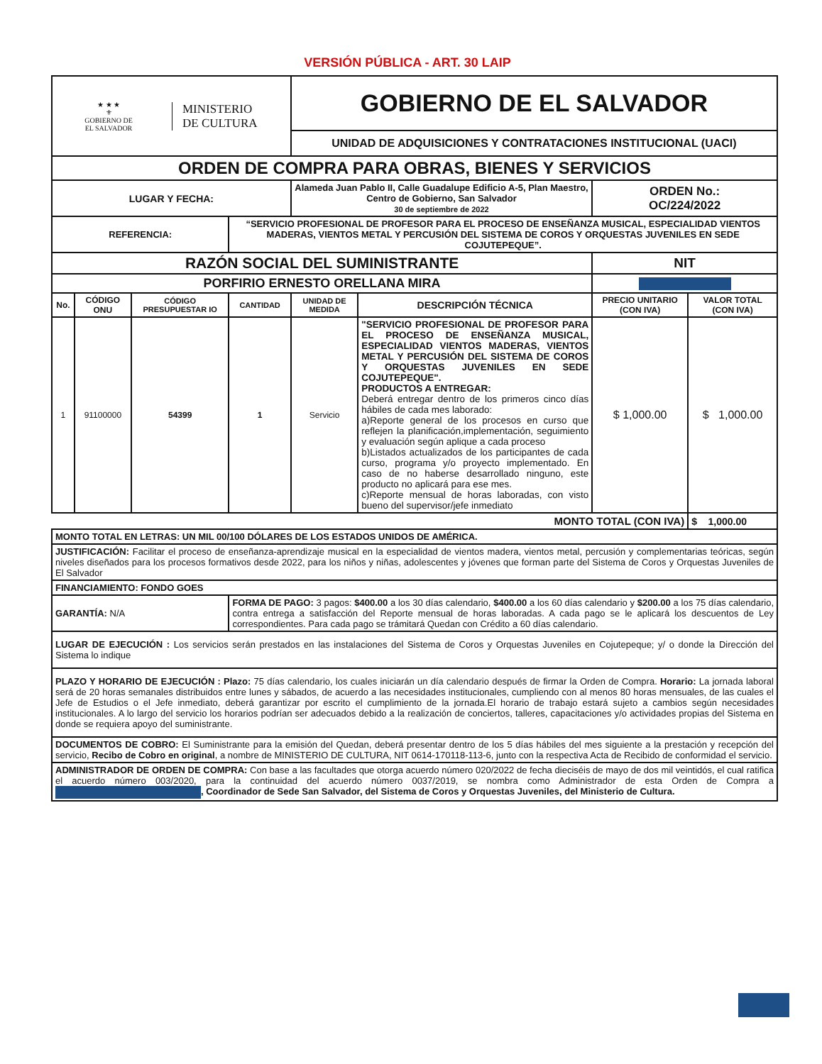VERSIÓN PÚBLICA - ART. 30 LAIP
| ★ ★ ★ ⚜ GOBIERNO DE EL SALVADOR MINISTERIO DE CULTURA | | | | GOBIERNO DE EL SALVADOR UNIDAD DE ADQUISICIONES Y CONTRATACIONES INSTITUCIONAL (UACI) | | | |
| ORDEN DE COMPRA PARA OBRAS, BIENES Y SERVICIOS | | | | | | | |
| LUGAR Y FECHA: | | | | Alameda Juan Pablo II, Calle Guadalupe Edificio A-5, Plan Maestro, Centro de Gobierno, San Salvador 30 de septiembre de 2022 | | ORDEN No.: OC/224/2022 | |
| REFERENCIA: | | | “SERVICIO PROFESIONAL DE PROFESOR PARA EL PROCESO DE ENSEÑANZA MUSICAL, ESPECIALIDAD VIENTOS MADERAS, VIENTOS METAL Y PERCUSIÓN DEL SISTEMA DE COROS Y ORQUESTAS JUVENILES EN SEDE COJUTEPEQUE”. | | | | |
| RAZÓN SOCIAL DEL SUMINISTRANTE | | | | | | NIT | |
| PORFIRIO ERNESTO ORELLANA MIRA | | | | | | | |
| No. | CÓDIGO ONU | CÓDIGO PRESUPUESTAR IO | CANTIDAD | UNIDAD DE MEDIDA | DESCRIPCIÓN TÉCNICA | PRECIO UNITARIO (CON IVA) | VALOR TOTAL (CON IVA) |
| 1 | 91100000 | 54399 | 1 | Servicio | "SERVICIO PROFESIONAL DE PROFESOR PARA EL PROCESO DE ENSEÑANZA MUSICAL, ESPECIALIDAD VIENTOS MADERAS, VIENTOS METAL Y PERCUSIÓN DEL SISTEMA DE COROS Y ORQUESTAS JUVENILES EN SEDE COJUTEPEQUE". PRODUCTOS A ENTREGAR: Deberá entregar dentro de los primeros cinco días hábiles de cada mes laborado: a)Reporte general de los procesos en curso que reflejen la planificación,implementación, seguimiento y evaluación según aplique a cada proceso b)Listados actualizados de los participantes de cada curso, programa y/o proyecto implementado. En caso de no haberse desarrollado ninguno, este producto no aplicará para ese mes. c)Reporte mensual de horas laboradas, con visto bueno del supervisor/jefe inmediato | $ 1,000.00 | $ 1,000.00 |
| MONTO TOTAL (CON IVA) | | | | | | | $ 1,000.00 |
| MONTO TOTAL EN LETRAS: UN MIL 00/100 DÓLARES DE LOS ESTADOS UNIDOS DE AMÉRICA. | | | | | | | |
| JUSTIFICACIÓN: Facilitar el proceso de enseñanza-aprendizaje musical en la especialidad de vientos madera, vientos metal, percusión y complementarias teóricas, según niveles diseñados para los procesos formativos desde 2022, para los niños y niñas, adolescentes y jóvenes que forman parte del Sistema de Coros y Orquestas Juveniles de El Salvador | | | | | | | |
| FINANCIAMIENTO: FONDO GOES | | | | | | | |
| GARANTÍA: N/A | | | FORMA DE PAGO: 3 pagos: $400.00 a los 30 días calendario, $400.00 a los 60 días calendario y $200.00 a los 75 días calendario, contra entrega a satisfacción del Reporte mensual de horas laboradas. A cada pago se le aplicará los descuentos de Ley correspondientes. Para cada pago se trámitará Quedan con Crédito a 60 días calendario. | | | | |
| LUGAR DE EJECUCIÓN : Los servicios serán prestados en las instalaciones del Sistema de Coros y Orquestas Juveniles en Cojutepeque; y/ o donde la Dirección del Sistema lo indique | | | | | | | |
| PLAZO Y HORARIO DE EJECUCIÓN : Plazo: 75 días calendario, los cuales iniciarán un día calendario después de firmar la Orden de Compra. Horario: La jornada laboral será de 20 horas semanales distribuidos entre lunes y sábados, de acuerdo a las necesidades institucionales, cumpliendo con al menos 80 horas mensuales, de las cuales el Jefe de Estudios o el Jefe inmediato, deberá garantizar por escrito el cumplimiento de la jornada.El horario de trabajo estará sujeto a cambios según necesidades institucionales. A lo largo del servicio los horarios podrían ser adecuados debido a la realización de conciertos, talleres, capacitaciones y/o actividades propias del Sistema en donde se requiera apoyo del suministrante. | | | | | | | |
| DOCUMENTOS DE COBRO: El Suministrante para la emisión del Quedan, deberá presentar dentro de los 5 días hábiles del mes siguiente a la prestación y recepción del servicio, Recibo de Cobro en original , a nombre de MINISTERIO DE CULTURA, NIT 0614-170118-113-6, junto con la respectiva Acta de Recibido de conformidad el servicio. | | | | | | | |
| ADMINISTRADOR DE ORDEN DE COMPRA: Con base a las facultades que otorga acuerdo número 020/2022 de fecha dieciséis de mayo de dos mil veintidós, el cual ratifica el acuerdo número 003/2020, para la continuidad del acuerdo número 0037/2019, se nombra como Administrador de esta Orden de Compra a , Coordinador de Sede San Salvador, del Sistema de Coros y Orquestas Juveniles, del Ministerio de Cultura. | | | | | | | |